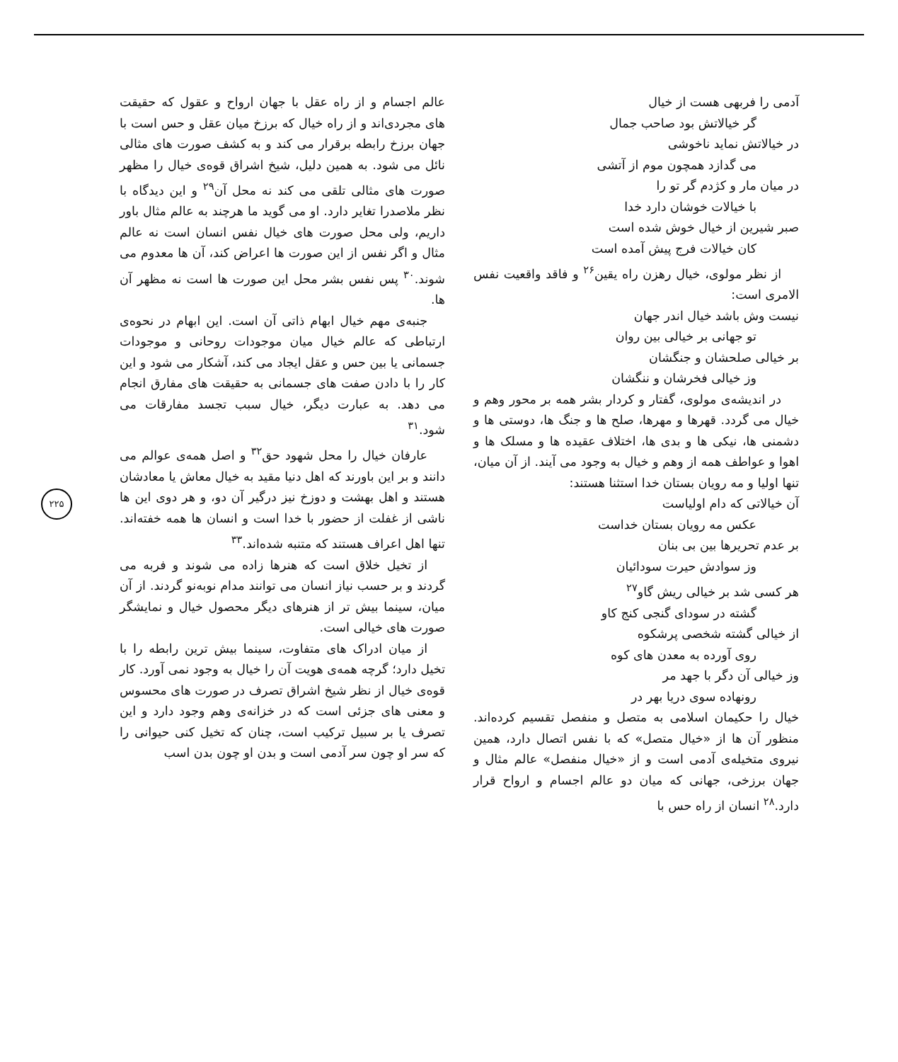آدمی را فربهی هست از خیال
گر خیالاتش بود صاحب جمال
در خیالاتش نماید ناخوشی
می گدازد همچون موم از آتشی
در میان مار و کژدم گر تو را
با خیالات خوشان دارد خدا
صبر شیرین از خیال خوش شده است
کان خیالات فرج پیش آمده است
از نظر مولوی، خیال رهزن راه یقین<sup>۲۶</sup> و فاقد واقعیت نفس الامری است:
نیست وش باشد خیال اندر جهان
تو جهانی بر خیالی بین روان
بر خیالی صلحشان و جنگشان
وز خیالی فخرشان و ننگشان
در اندیشه‌ی مولوی، گفتار و کردار بشر همه بر محور وهم و خیال می گردد. قهرها و مهرها، صلح ها و جنگ ها، دوستی ها و دشمنی ها، نیکی ها و بدی ها، اختلاف عقیده ها و مسلک ها و اهوا و عواطف همه از وهم و خیال به وجود می آیند. از آن میان، تنها اولیا و مه رویان بستان خدا استثنا هستند:
آن خیالاتی که دام اولیاست
عکس مه رویان بستان خداست
بر عدم تحریرها بین بی بنان
وز سوادش حیرت سودائیان
هر کسی شد بر خیالی ریش گاو<sup>۲۷</sup>
گشته در سودای گنجی کنج کاو
از خیالی گشته شخصی پرشکوه
روی آورده به معدن های کوه
وز خیالی آن دگر با جهد مر
رونهاده سوی دریا بهر در
خیال را حکیمان اسلامی به متصل و منفصل تقسیم کرده‌اند. منظور آن ها از «خیال متصل» که با نفس اتصال دارد، همین نیروی متخیله‌ی آدمی است و از «خیال منفصل» عالم مثال و جهان برزخی، جهانی که میان دو عالم اجسام و ارواح قرار دارد.<sup>۲۸</sup> انسان از راه حس با
عالم اجسام و از راه عقل با جهان ارواح و عقول که حقیقت های مجردی‌اند و از راه خیال که برزخ میان عقل و حس است با جهان برزخ رابطه برقرار می کند و به کشف صورت های مثالی نائل می شود. به همین دلیل، شیخ اشراق قوه‌ی خیال را مظهر صورت های مثالی تلقی می کند نه محل آن<sup>۲۹</sup> و این دیدگاه با نظر ملاصدرا تغایر دارد. او می گوید ما هرچند به عالم مثال باور داریم، ولی محل صورت های خیال نفس انسان است نه عالم مثال و اگر نفس از این صورت ها اعراض کند، آن ها معدوم می شوند.<sup>۳۰</sup> پس نفس بشر محل این صورت ها است نه مظهر آن ها.
جنبه‌ی مهم خیال ابهام ذاتی آن است. این ابهام در نحوه‌ی ارتباطی که عالم خیال میان موجودات روحانی و موجودات جسمانی یا بین حس و عقل ایجاد می کند، آشکار می شود و این کار را با دادن صفت های جسمانی به حقیقت های مفارق انجام می دهد. به عبارت دیگر، خیال سبب تجسد مفارقات می شود.<sup>۳۱</sup>
عارفان خیال را محل شهود حق<sup>۳۲</sup> و اصل همه‌ی عوالم می دانند و بر این باورند که اهل دنیا مقید به خیال معاش یا معادشان هستند و اهل بهشت و دوزخ نیز درگیر آن دو، و هر دوی این ها ناشی از غفلت از حضور با خدا است و انسان ها همه خفته‌اند. تنها اهل اعراف هستند که متنبه شده‌اند.<sup>۳۳</sup>
از تخیل خلاق است که هنرها زاده می شوند و فربه می گردند و بر حسب نیاز انسان می توانند مدام نوبه‌نو گردند. از آن میان، سینما بیش تر از هنرهای دیگر محصول خیال و نمایشگر صورت های خیالی است.
از میان ادراک های متفاوت، سینما بیش ترین رابطه را با تخیل دارد؛ گرچه همه‌ی هویت آن را خیال به وجود نمی آورد. کار قوه‌ی خیال از نظر شیخ اشراق تصرف در صورت های محسوس و معنی های جزئی است که در خزانه‌ی وهم وجود دارد و این تصرف یا بر سبیل ترکیب است، چنان که تخیل کنی حیوانی را که سر او چون سر آدمی است و بدن او چون بدن اسب
۲۲۵